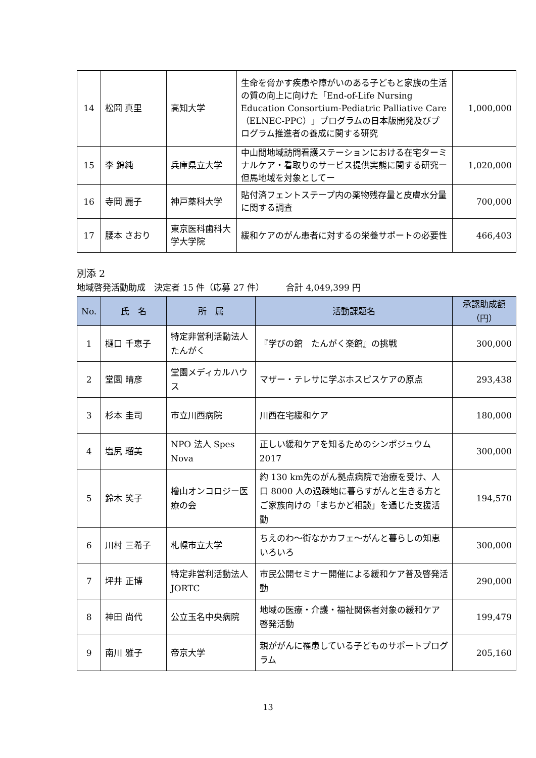| 14 | 松岡 真里 | 高知大学 | 生命を脅かす疾患や障がいのある子どもと家族の生活の質の向上に向けた「End-of-Life Nursing Education Consortium-Pediatric Palliative Care（ELNEC-PPC）」プログラムの日本版開発及びプログラム推進者の養成に関する研究 | 1,000,000 |
| 15 | 李 錦純 | 兵庫県立大学 | 中山間地域訪問看護ステーションにおける在宅ターミナルケア・看取りのサービス提供実態に関する研究ー但馬地域を対象としてー | 1,020,000 |
| 16 | 寺岡 麗子 | 神戸薬科大学 | 貼付済フェントステープ内の薬物残存量と皮膚水分量に関する調査 | 700,000 |
| 17 | 腰本 さおり | 東京医科歯科大学大学院 | 緩和ケアのがん患者に対するの栄養サポートの必要性 | 466,403 |
別添 2
地域啓発活動助成　決定者 15 件（応募 27 件）　　　合計 4,049,399 円
| No. | 氏 名 | 所 属 | 活動課題名 | 承認助成額（円） |
| --- | --- | --- | --- | --- |
| 1 | 樋口 千恵子 | 特定非営利活動法人 たんがく | 『学びの館 たんがく楽館』の挑戦 | 300,000 |
| 2 | 堂園 晴彦 | 堂園メディカルハウス | マザー・テレサに学ぶホスピスケアの原点 | 293,438 |
| 3 | 杉本 圭司 | 市立川西病院 | 川西在宅緩和ケア | 180,000 |
| 4 | 塩尻 瑠美 | NPO 法人 Spes Nova | 正しい緩和ケアを知るためのシンポジュウム 2017 | 300,000 |
| 5 | 鈴木 笑子 | 檜山オンコロジー医療の会 | 約 130 km先のがん拠点病院で治療を受け、人口 8000 人の過疎地に暮らすがんと生きる方とご家族向けの「まちかど相談」を通じた支援活動 | 194,570 |
| 6 | 川村 三希子 | 札幌市立大学 | ちえのわ～街なかカフェ～がんと暮らしの知恵いろいろ | 300,000 |
| 7 | 坪井 正博 | 特定非営利活動法人 JORTC | 市民公開セミナー開催による緩和ケア普及啓発活動 | 290,000 |
| 8 | 神田 尚代 | 公立玉名中央病院 | 地域の医療・介護・福祉関係者対象の緩和ケア啓発活動 | 199,479 |
| 9 | 南川 雅子 | 帝京大学 | 親ががんに罹患している子どものサポートプログラム | 205,160 |
13